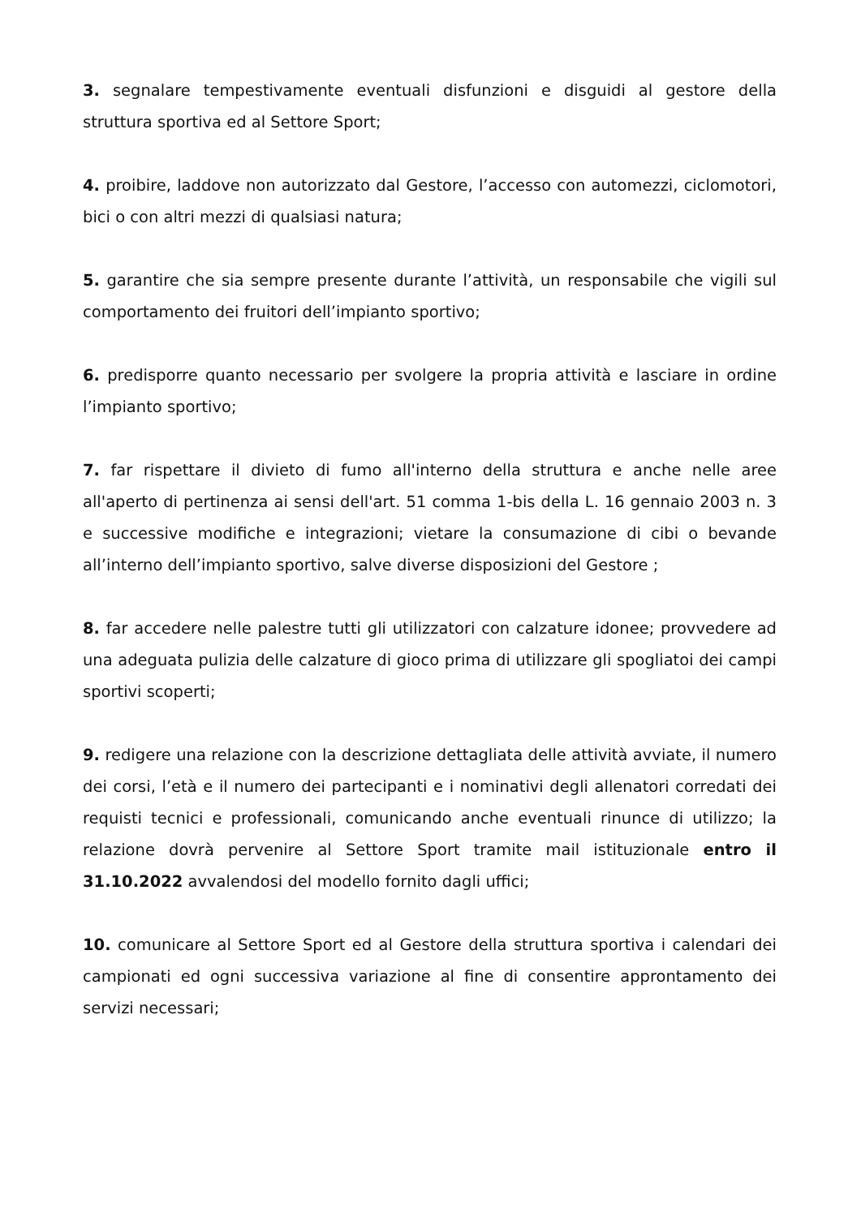3. segnalare tempestivamente eventuali disfunzioni e disguidi al gestore della struttura sportiva ed al Settore Sport;
4. proibire, laddove non autorizzato dal Gestore, l’accesso con automezzi, ciclomotori, bici o con altri mezzi di qualsiasi natura;
5. garantire che sia sempre presente durante l’attività, un responsabile che vigili sul comportamento dei fruitori dell’impianto sportivo;
6. predisporre quanto necessario per svolgere la propria attività e lasciare in ordine l’impianto sportivo;
7. far rispettare il divieto di fumo all'interno della struttura e anche nelle aree all'aperto di pertinenza ai sensi dell'art. 51 comma 1-bis della L. 16 gennaio 2003 n. 3 e successive modifiche e integrazioni; vietare la consumazione di cibi o bevande all’interno dell’impianto sportivo, salve diverse disposizioni del Gestore ;
8. far accedere nelle palestre tutti gli utilizzatori con calzature idonee; provvedere ad una adeguata pulizia delle calzature di gioco prima di utilizzare gli spogliatoi dei campi sportivi scoperti;
9. redigere una relazione con la descrizione dettagliata delle attività avviate, il numero dei corsi, l’età e il numero dei partecipanti e i nominativi degli allenatori corredati dei requisti tecnici e professionali, comunicando anche eventuali rinunce di utilizzo; la relazione dovrà pervenire al Settore Sport tramite mail istituzionale entro il 31.10.2022 avvalendosi del modello fornito dagli uffici;
10. comunicare al Settore Sport ed al Gestore della struttura sportiva i calendari dei campionati ed ogni successiva variazione al fine di consentire approntamento dei servizi necessari;